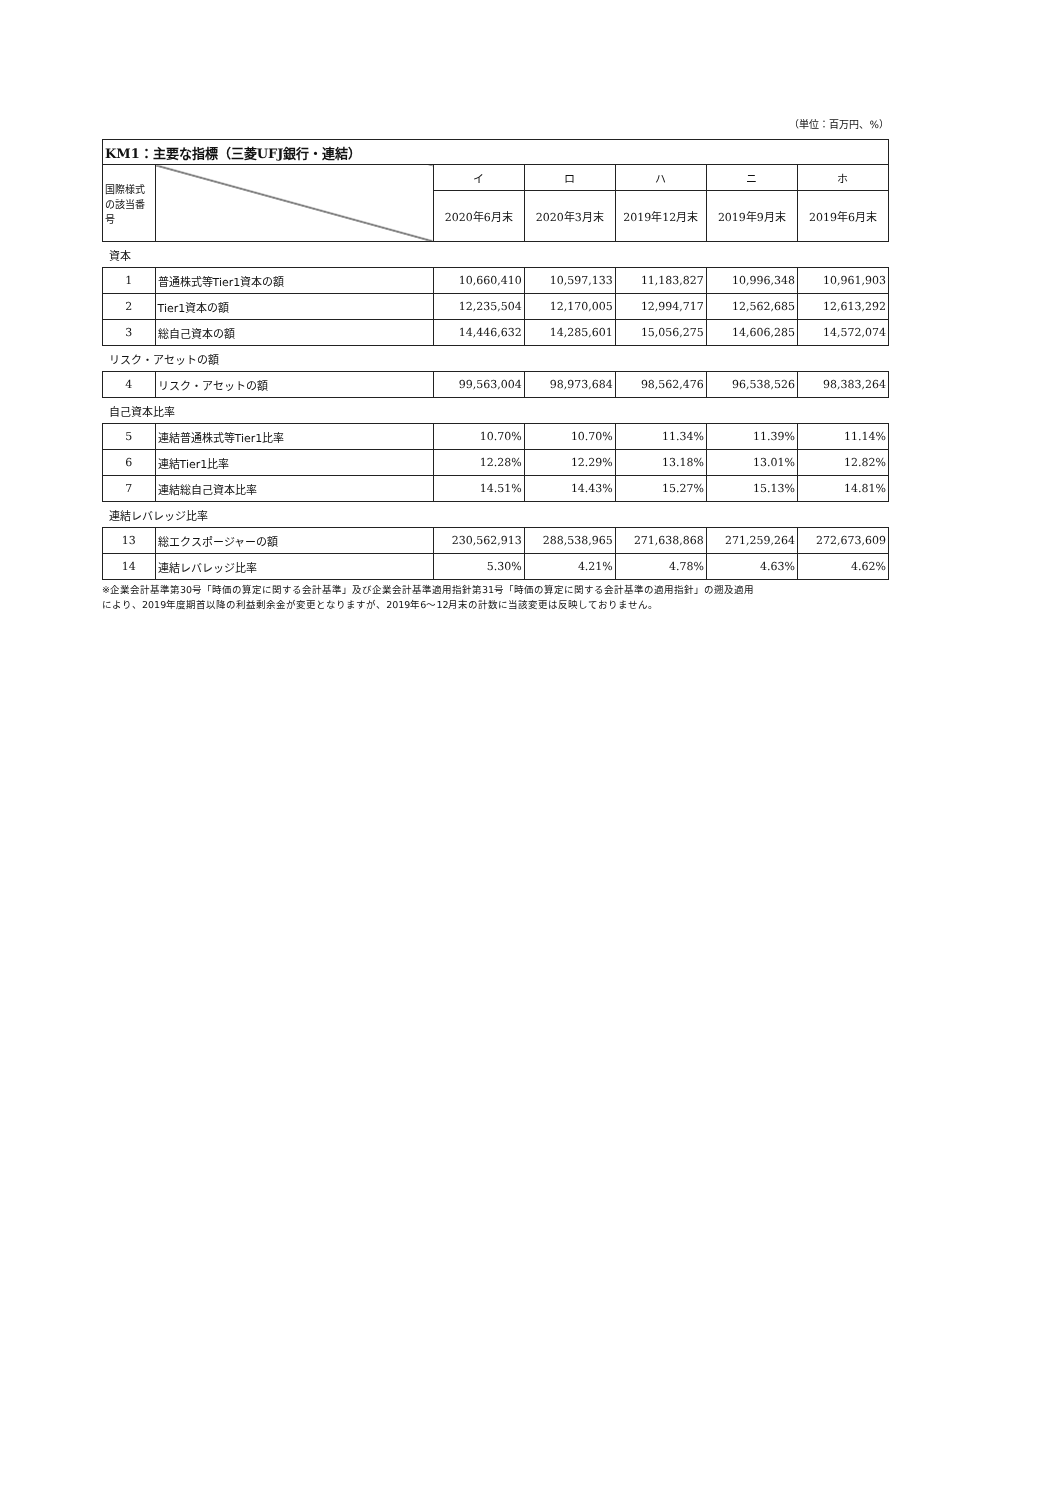（単位：百万円、%）
| KM1：主要な指標（三菱UFJ銀行・連結） | | | | | | |
| --- | --- | --- | --- | --- | --- | --- |
| 国際様式の該当番号 | | イ | ロ | ハ | ニ | ホ |
| | | 2020年6月末 | 2020年3月末 | 2019年12月末 | 2019年9月末 | 2019年6月末 |
| 資本 | | | | | | |
| 1 | 普通株式等Tier1資本の額 | 10,660,410 | 10,597,133 | 11,183,827 | 10,996,348 | 10,961,903 |
| 2 | Tier1資本の額 | 12,235,504 | 12,170,005 | 12,994,717 | 12,562,685 | 12,613,292 |
| 3 | 総自己資本の額 | 14,446,632 | 14,285,601 | 15,056,275 | 14,606,285 | 14,572,074 |
| リスク・アセットの額 | | | | | | |
| 4 | リスク・アセットの額 | 99,563,004 | 98,973,684 | 98,562,476 | 96,538,526 | 98,383,264 |
| 自己資本比率 | | | | | | |
| 5 | 連結普通株式等Tier1比率 | 10.70% | 10.70% | 11.34% | 11.39% | 11.14% |
| 6 | 連結Tier1比率 | 12.28% | 12.29% | 13.18% | 13.01% | 12.82% |
| 7 | 連結総自己資本比率 | 14.51% | 14.43% | 15.27% | 15.13% | 14.81% |
| 連結レバレッジ比率 | | | | | | |
| 13 | 総エクスポージャーの額 | 230,562,913 | 288,538,965 | 271,638,868 | 271,259,264 | 272,673,609 |
| 14 | 連結レバレッジ比率 | 5.30% | 4.21% | 4.78% | 4.63% | 4.62% |
※企業会計基準第30号「時価の算定に関する会計基準」及び企業会計基準適用指針第31号「時価の算定に関する会計基準の適用指針」の遡及適用
により、2019年度期首以降の利益剰余金が変更となりますが、2019年6〜12月末の計数に当該変更は反映しておりません。